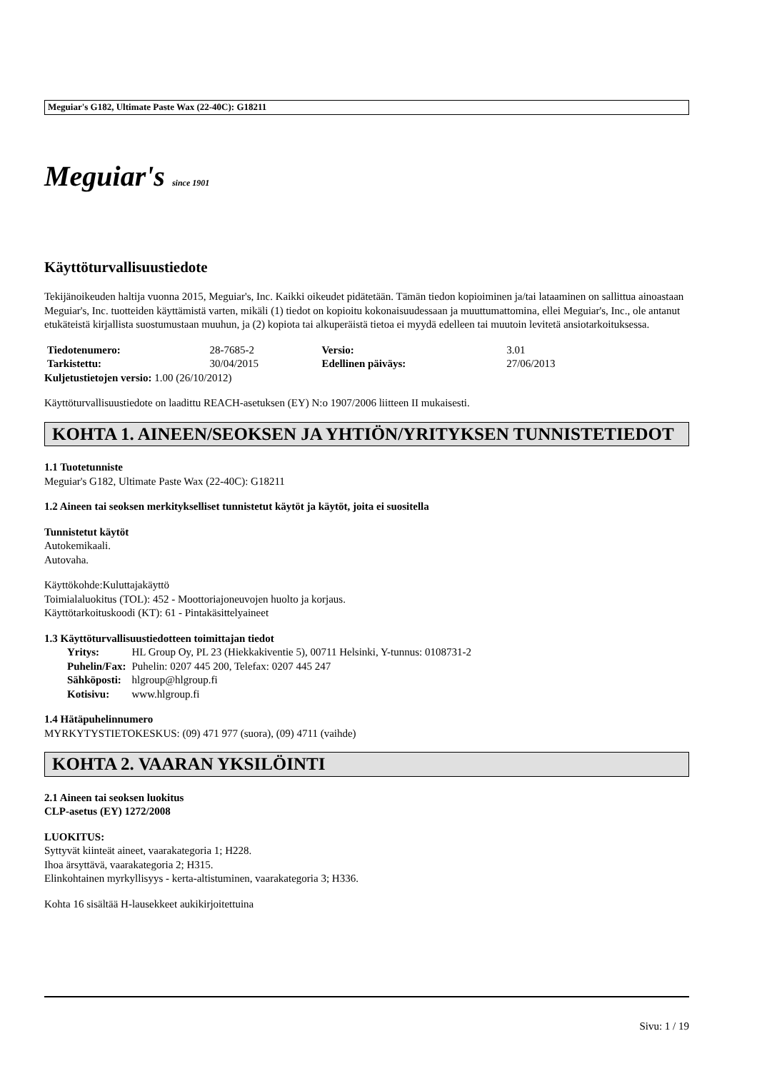Meguiar's G182, Ultimate Paste Wax (22-40C): G18211
Meguiar's since 1901
Käyttöturvallisuustiedote
Tekijänoikeuden haltija vuonna 2015, Meguiar's, Inc. Kaikki oikeudet pidätetään. Tämän tiedon kopioiminen ja/tai lataaminen on sallittua ainoastaan Meguiar's, Inc. tuotteiden käyttämistä varten, mikäli (1) tiedot on kopioitu kokonaisuudessaan ja muuttumattomina, ellei Meguiar's, Inc., ole antanut etukäteistä kirjallista suostumustaan muuhun, ja (2) kopiota tai alkuperäistä tietoa ei myydä edelleen tai muutoin levitetä ansiotarkoituksessa.
| Tiedotenumero: | 28-7685-2 | Versio: | 3.01 |
| Tarkistettu: | 30/04/2015 | Edellinen päiväys: | 27/06/2013 |
Kuljetustietojen versio: 1.00 (26/10/2012)
Käyttöturvallisuustiedote on laadittu REACH-asetuksen (EY) N:o 1907/2006 liitteen II mukaisesti.
KOHTA 1. AINEEN/SEOKSEN JA YHTIÖN/YRITYKSEN TUNNISTETIEDOT
1.1 Tuotetunniste
Meguiar's G182, Ultimate Paste Wax (22-40C): G18211
1.2 Aineen tai seoksen merkitykselliset tunnistetut käytöt ja käytöt, joita ei suositella
Tunnistetut käytöt
Autokemikaali.
Autovaha.
Käyttökohde:Kuluttajakäyttö
Toimialaluokitus (TOL): 452 - Moottoriajoneuvojen huolto ja korjaus.
Käyttötarkoituskoodi (KT): 61 - Pintakäsittelyaineet
1.3 Käyttöturvallisuustiedotteen toimittajan tiedot
| Yritys: | HL Group Oy, PL 23 (Hiekkakiventie 5), 00711 Helsinki, Y-tunnus: 0108731-2 |
| Puhelin/Fax: | Puhelin: 0207 445 200, Telefax: 0207 445 247 |
| Sähköposti: | hlgroup@hlgroup.fi |
| Kotisivu: | www.hlgroup.fi |
1.4 Hätäpuhelinnumero
MYRKYTYSTIETOKESKUS: (09) 471 977 (suora), (09) 4711 (vaihde)
KOHTA 2. VAARAN YKSILÖINTI
2.1 Aineen tai seoksen luokitus
CLP-asetus (EY) 1272/2008
LUOKITUS:
Syttyvät kiinteät aineet, vaarakategoria 1; H228.
Ihoa ärsyttävä, vaarakategoria 2; H315.
Elinkohtainen myrkyllisyys - kerta-altistuminen, vaarakategoria 3; H336.
Kohta 16 sisältää H-lausekkeet aukikirjoitettuina
Sivu: 1 / 19